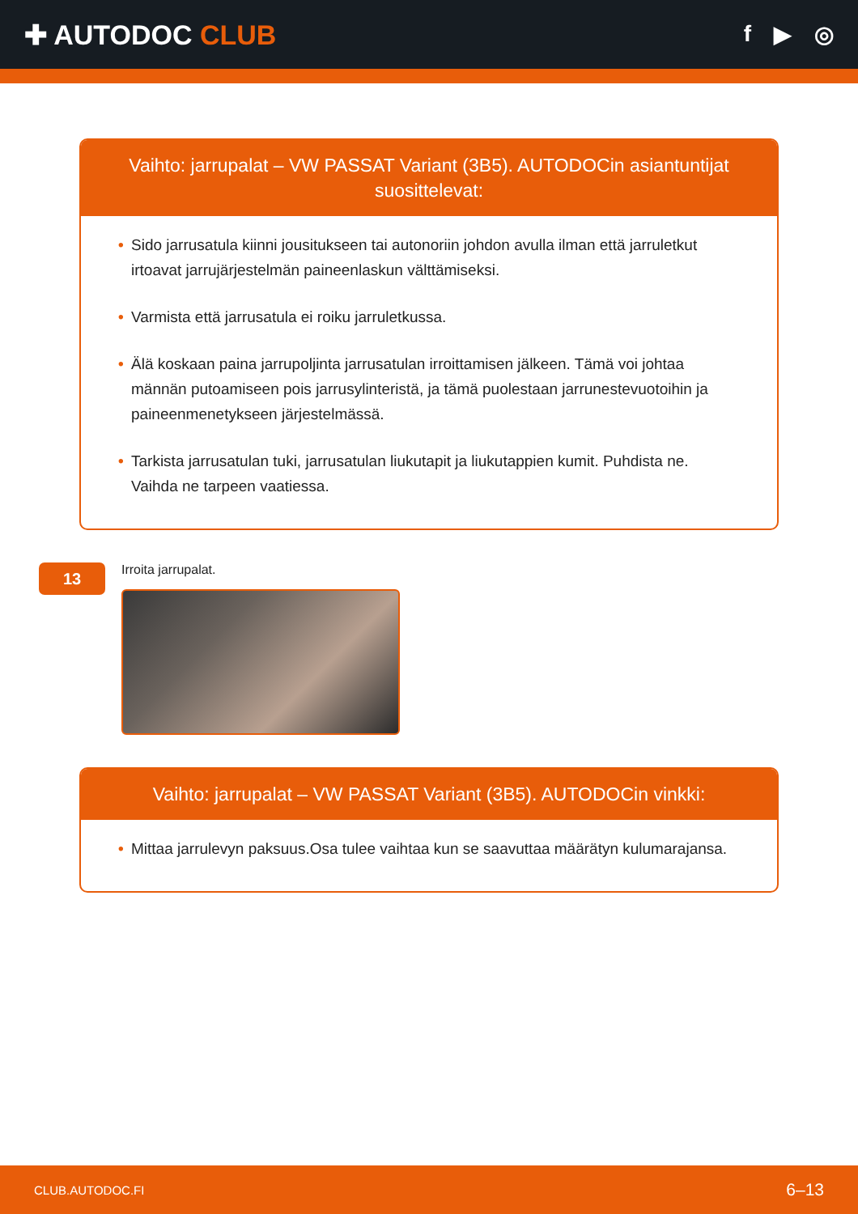✚ AUTODOC CLUB
f ▶ ◎
Vaihto: jarrupalat – VW PASSAT Variant (3B5). AUTODOCin asiantuntijat suosittelevat:
• Sido jarrusatula kiinni jousitukseen tai autonoriin johdon avulla ilman että jarruletkut irtoavat jarrujärjestelmän paineenlaskun välttämiseksi.
• Varmista että jarrusatula ei roiku jarruletkussa.
• Älä koskaan paina jarrupoljinta jarrusatulan irroittamisen jälkeen. Tämä voi johtaa männän putoamiseen pois jarrusylinteristä, ja tämä puolestaan jarrunestevuotoihin ja paineenmenetykseen järjestelmässä.
• Tarkista jarrusatulan tuki, jarrusatulan liukutapit ja liukutappien kumit. Puhdista ne. Vaihda ne tarpeen vaatiessa.
13
Irroita jarrupalat.
Vaihto: jarrupalat – VW PASSAT Variant (3B5). AUTODOCin vinkki:
• Mittaa jarrulevyn paksuus.Osa tulee vaihtaa kun se saavuttaa määrätyn kulumarajansa.
CLUB.AUTODOC.FI 6–13